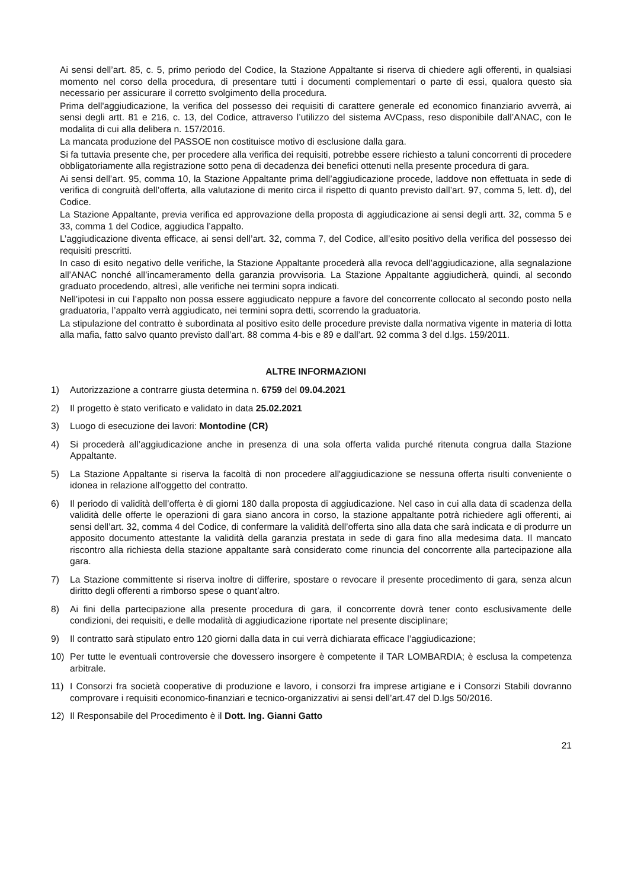Ai sensi dell’art. 85, c. 5, primo periodo del Codice, la Stazione Appaltante si riserva di chiedere agli offerenti, in qualsiasi momento nel corso della procedura, di presentare tutti i documenti complementari o parte di essi, qualora questo sia necessario per assicurare il corretto svolgimento della procedura.
Prima dell'aggiudicazione, la verifica del possesso dei requisiti di carattere generale ed economico finanziario avverrà, ai sensi degli artt. 81 e 216, c. 13, del Codice, attraverso l’utilizzo del sistema AVCpass, reso disponibile dall’ANAC, con le modalita di cui alla delibera n. 157/2016.
La mancata produzione del PASSOE non costituisce motivo di esclusione dalla gara.
Si fa tuttavia presente che, per procedere alla verifica dei requisiti, potrebbe essere richiesto a taluni concorrenti di procedere obbligatoriamente alla registrazione sotto pena di decadenza dei benefici ottenuti nella presente procedura di gara.
Ai sensi dell’art. 95, comma 10, la Stazione Appaltante prima dell’aggiudicazione procede, laddove non effettuata in sede di verifica di congruità dell’offerta, alla valutazione di merito circa il rispetto di quanto previsto dall’art. 97, comma 5, lett. d), del Codice.
La Stazione Appaltante, previa verifica ed approvazione della proposta di aggiudicazione ai sensi degli artt. 32, comma 5 e 33, comma 1 del Codice, aggiudica l’appalto.
L’aggiudicazione diventa efficace, ai sensi dell’art. 32, comma 7, del Codice, all’esito positivo della verifica del possesso dei requisiti prescritti.
In caso di esito negativo delle verifiche, la Stazione Appaltante procederà alla revoca dell’aggiudicazione, alla segnalazione all’ANAC nonché all’incameramento della garanzia provvisoria. La Stazione Appaltante aggiudicherà, quindi, al secondo graduato procedendo, altresì, alle verifiche nei termini sopra indicati.
Nell’ipotesi in cui l’appalto non possa essere aggiudicato neppure a favore del concorrente collocato al secondo posto nella graduatoria, l’appalto verrà aggiudicato, nei termini sopra detti, scorrendo la graduatoria.
La stipulazione del contratto è subordinata al positivo esito delle procedure previste dalla normativa vigente in materia di lotta alla mafia, fatto salvo quanto previsto dall’art. 88 comma 4-bis e 89 e dall’art. 92 comma 3 del d.lgs. 159/2011.
ALTRE INFORMAZIONI
1) Autorizzazione a contrarre giusta determina n. 6759 del 09.04.2021
2) Il progetto è stato verificato e validato in data 25.02.2021
3) Luogo di esecuzione dei lavori: Montodine (CR)
4) Si procederà all’aggiudicazione anche in presenza di una sola offerta valida purché ritenuta congrua dalla Stazione Appaltante.
5) La Stazione Appaltante si riserva la facoltà di non procedere all'aggiudicazione se nessuna offerta risulti conveniente o idonea in relazione all'oggetto del contratto.
6) Il periodo di validità dell’offerta è di giorni 180 dalla proposta di aggiudicazione. Nel caso in cui alla data di scadenza della validità delle offerte le operazioni di gara siano ancora in corso, la stazione appaltante potrà richiedere agli offerenti, ai sensi dell’art. 32, comma 4 del Codice, di confermare la validità dell’offerta sino alla data che sarà indicata e di produrre un apposito documento attestante la validità della garanzia prestata in sede di gara fino alla medesima data. Il mancato riscontro alla richiesta della stazione appaltante sarà considerato come rinuncia del concorrente alla partecipazione alla gara.
7) La Stazione committente si riserva inoltre di differire, spostare o revocare il presente procedimento di gara, senza alcun diritto degli offerenti a rimborso spese o quant’altro.
8) Ai fini della partecipazione alla presente procedura di gara, il concorrente dovrà tener conto esclusivamente delle condizioni, dei requisiti, e delle modalità di aggiudicazione riportate nel presente disciplinare;
9) Il contratto sarà stipulato entro 120 giorni dalla data in cui verrà dichiarata efficace l’aggiudicazione;
10) Per tutte le eventuali controversie che dovessero insorgere è competente il TAR LOMBARDIA; è esclusa la competenza arbitrale.
11) I Consorzi fra società cooperative di produzione e lavoro, i consorzi fra imprese artigiane e i Consorzi Stabili dovranno comprovare i requisiti economico-finanziari e tecnico-organizzativi ai sensi dell’art.47 del D.lgs 50/2016.
12) Il Responsabile del Procedimento è il Dott. Ing. Gianni Gatto
21